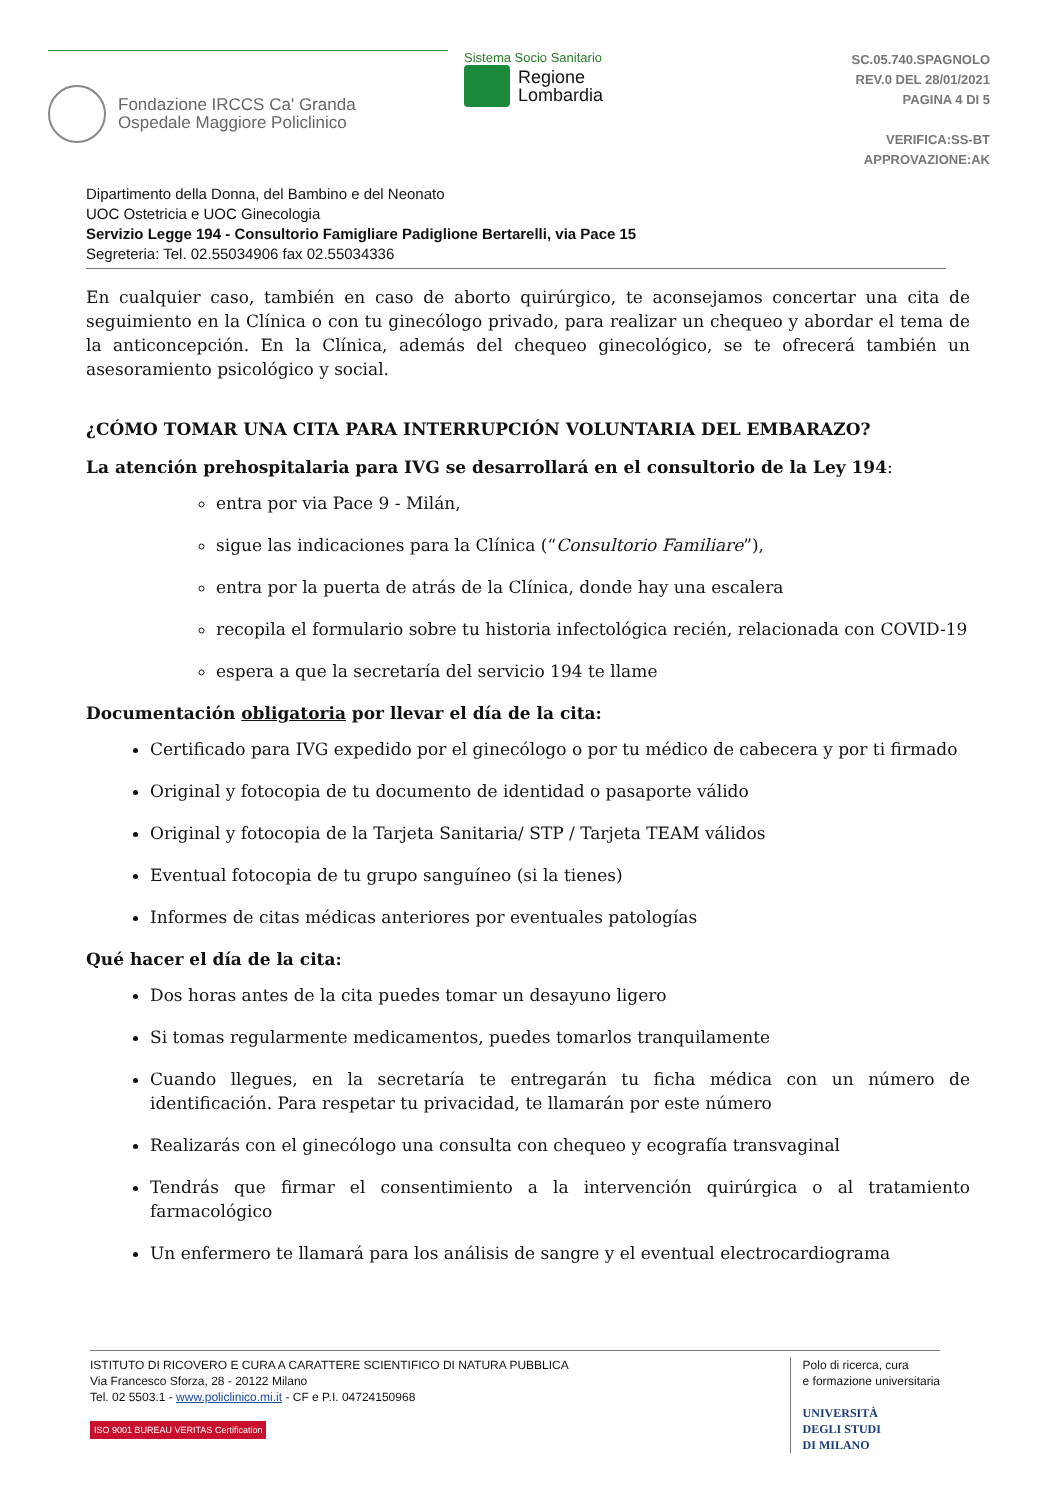Fondazione IRCCS Ca' Granda
Ospedale Maggiore Policlinico
Sistema Socio Sanitario
Regione
Lombardia
SC.05.740.SPAGNOLO
REV.0 DEL 28/01/2021
PAGINA 4 DI 5
VERIFICA:SS-BT
APPROVAZIONE:AK
Dipartimento della Donna, del Bambino e del Neonato
UOC Ostetricia e UOC Ginecologia
Servizio Legge 194 - Consultorio Famigliare Padiglione Bertarelli, via Pace 15
Segreteria: Tel. 02.55034906 fax 02.55034336
En cualquier caso, también en caso de aborto quirúrgico, te aconsejamos concertar una cita de seguimiento en la Clínica o con tu ginecólogo privado, para realizar un chequeo y abordar el tema de la anticoncepción. En la Clínica, además del chequeo ginecológico, se te ofrecerá también un asesoramiento psicológico y social.
¿CÓMO TOMAR UNA CITA PARA INTERRUPCIÓN VOLUNTARIA DEL EMBARAZO?
La atención prehospitalaria para IVG se desarrollará en el consultorio de la Ley 194:
entra por via Pace 9 - Milán,
sigue las indicaciones para la Clínica (“Consultorio Familiare”),
entra por la puerta de atrás de la Clínica, donde hay una escalera
recopila el formulario sobre tu historia infectológica recién, relacionada con COVID-19
espera a que la secretaría del servicio 194 te llame
Documentación obligatoria por llevar el día de la cita:
Certificado para IVG expedido por el ginecólogo o por tu médico de cabecera y por ti firmado
Original y fotocopia de tu documento de identidad o pasaporte válido
Original y fotocopia de la Tarjeta Sanitaria/ STP / Tarjeta TEAM válidos
Eventual fotocopia de tu grupo sanguíneo (si la tienes)
Informes de citas médicas anteriores por eventuales patologías
Qué hacer el día de la cita:
Dos horas antes de la cita puedes tomar un desayuno ligero
Si tomas regularmente medicamentos, puedes tomarlos tranquilamente
Cuando llegues, en la secretaría te entregarán tu ficha médica con un número de identificación. Para respetar tu privacidad, te llamarán por este número
Realizarás con el ginecólogo una consulta con chequeo y ecografía transvaginal
Tendrás que firmar el consentimiento a la intervención quirúrgica o al tratamiento farmacológico
Un enfermero te llamará para los análisis de sangre y el eventual electrocardiograma
ISTITUTO DI RICOVERO E CURA A CARATTERE SCIENTIFICO DI NATURA PUBBLICA
Via Francesco Sforza, 28 - 20122 Milano
Tel. 02 5503.1 - www.policlinico.mi.it - CF e P.I. 04724150968
ISO 9001 BUREAU VERITAS Certification
Polo di ricerca, cura
e formazione universitaria
UNIVERSITÀ
DEGLI STUDI
DI MILANO